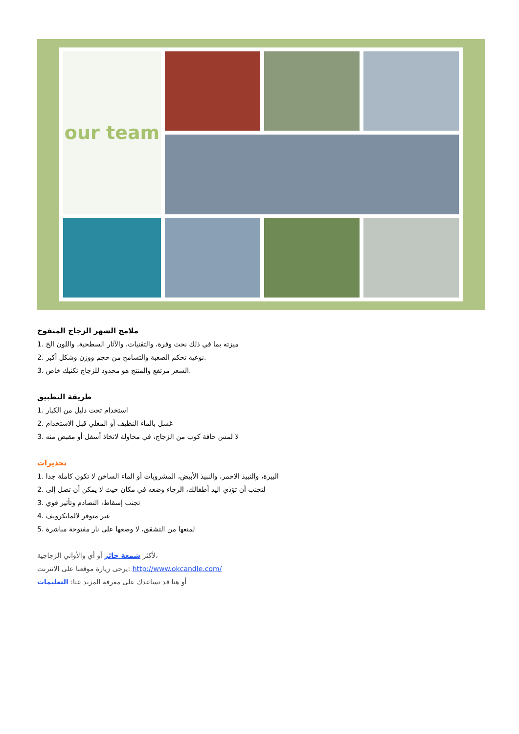our team
ملامح الشهر الزجاج المنفوخ
1. ميزته بما في ذلك نحت وفرة، والتقنيات، والآثار السطحية، واللون الخ
2. نوعية تحكم الصعبة والتسامح من حجم ووزن وشكل أكبر.
3. السعر مرتفع والمنتج هو محدود للزجاج تكنيك خاص.
طريقة التطبيق
1. استخدام تحت دليل من الكبار
2. غسل بالماء النظيف أو المغلي قبل الاستخدام
3. لا لمس حافة كوب من الزجاج، في محاولة لاتخاذ أسفل أو مقبض منه
تحذيرات
1. البيرة، والنبيذ الاحمر، والنبيذ الأبيض، المشروبات أو الماء الساخن لا تكون كاملة جدا
2. لتجنب أن تؤذي اليد أطفالك، الرجاء وضعه في مكان حيث لا يمكن أن تصل إلى
3. تجنب إسقاط، التصادم وتأثير قوي
4. غير متوفر لالمايكرويف
5. لمنعها من التشقق، لا وضعها على نار مفتوحة مباشرة
لأكثر شمعة حائز أو أي والأواني الزجاجية،
يرجى زيارة موقعنا على الانترنت: http://www.okcandle.com/
أو هنا قد تساعدك على معرفة المزيد عنا: التعليمات